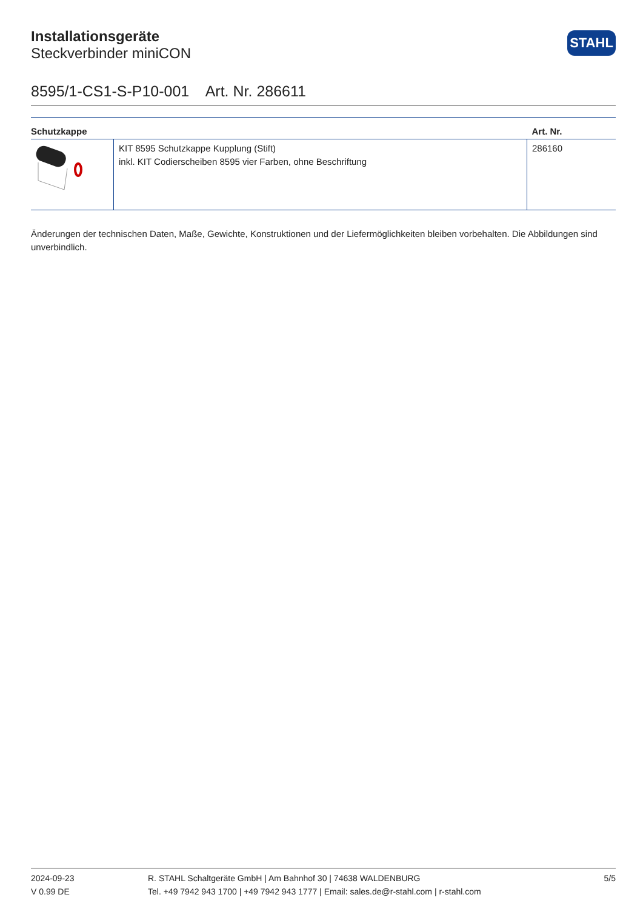STAHL
Installationsgeräte
Steckverbinder miniCON
8595/1-CS1-S-P10-001 Art. Nr. 286611
| Schutzkappe | | Art. Nr. |
| --- | --- | --- |
| | KIT 8595 Schutzkappe Kupplung (Stift) inkl. KIT Codierscheiben 8595 vier Farben, ohne Beschriftung | 286160 |
Änderungen der technischen Daten, Maße, Gewichte, Konstruktionen und der Liefermöglichkeiten bleiben vorbehalten. Die Abbildungen sind unverbindlich.
2024-09-23
V 0.99 DE
R. STAHL Schaltgeräte GmbH | Am Bahnhof 30 | 74638 WALDENBURG
Tel. +49 7942 943 1700 | +49 7942 943 1777 | Email: sales.de@r-stahl.com | r-stahl.com
5/5